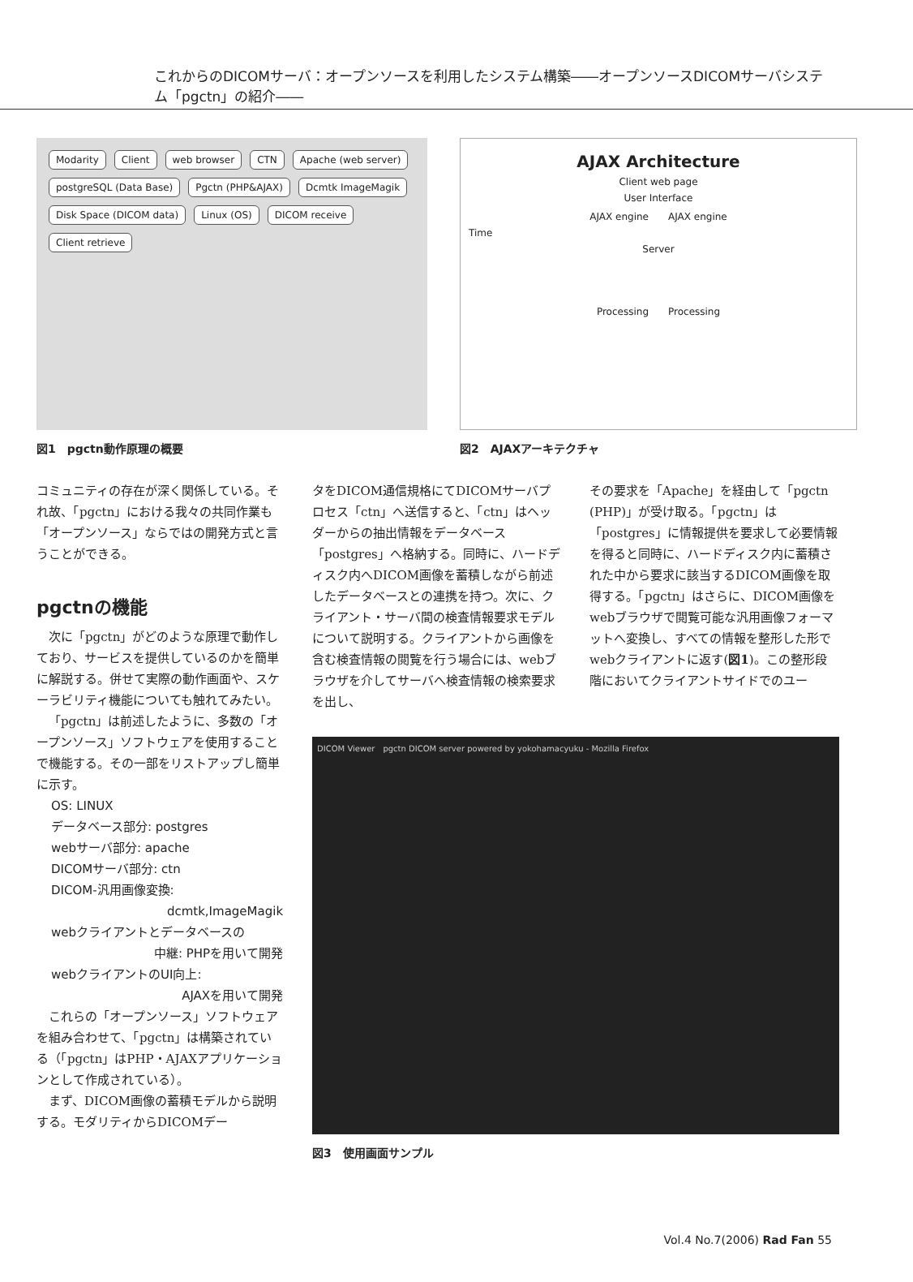これからのDICOMサーバ：オープンソースを利用したシステム構築――オープンソースDICOMサーバシステム「pgctn」の紹介――
Modarity Client web browser CTN Apache (web server) postgreSQL (Data Base) Pgctn (PHP&AJAX) Dcmtk ImageMagik Disk Space (DICOM data) Linux (OS) DICOM receive Client retrieve
図1　pgctn動作原理の概要
AJAX Architecture
Client web page
User Interface
AJAX engine　　AJAX engine
Time
Server
Processing　　Processing
図2　AJAXアーキテクチャ
コミュニティの存在が深く関係している。それ故、「pgctn」における我々の共同作業も「オープンソース」ならではの開発方式と言うことができる。
pgctnの機能
次に「pgctn」がどのような原理で動作しており、サービスを提供しているのかを簡単に解説する。併せて実際の動作画面や、スケーラビリティ機能についても触れてみたい。
「pgctn」は前述したように、多数の「オープンソース」ソフトウェアを使用することで機能する。その一部をリストアップし簡単に示す。
OS: LINUX
データベース部分: postgres
webサーバ部分: apache
DICOMサーバ部分: ctn
DICOM-汎用画像変換:
dcmtk,ImageMagik
webクライアントとデータベースの
中継: PHPを用いて開発
webクライアントのUI向上:
AJAXを用いて開発
これらの「オープンソース」ソフトウェアを組み合わせて、「pgctn」は構築されている（「pgctn」はPHP・AJAXアプリケーションとして作成されている）。
まず、DICOM画像の蓄積モデルから説明する。モダリティからDICOMデー
タをDICOM通信規格にてDICOMサーバプロセス「ctn」へ送信すると、「ctn」はヘッダーからの抽出情報をデータベース「postgres」へ格納する。同時に、ハードディスク内へDICOM画像を蓄積しながら前述したデータベースとの連携を持つ。次に、クライアント・サーバ間の検査情報要求モデルについて説明する。クライアントから画像を含む検査情報の閲覧を行う場合には、webブラウザを介してサーバへ検査情報の検索要求を出し、
その要求を「Apache」を経由して「pgctn (PHP)」が受け取る。「pgctn」は「postgres」に情報提供を要求して必要情報を得ると同時に、ハードディスク内に蓄積された中から要求に該当するDICOM画像を取得する。「pgctn」はさらに、DICOM画像をwebブラウザで閲覧可能な汎用画像フォーマットへ変換し、すべての情報を整形した形でwebクライアントに返す(図1)。この整形段階においてクライアントサイドでのユー
DICOM Viewer　pgctn DICOM server powered by yokohamacyuku - Mozilla Firefox
図3　使用画面サンプル
Vol.4 No.7(2006) Rad Fan 55